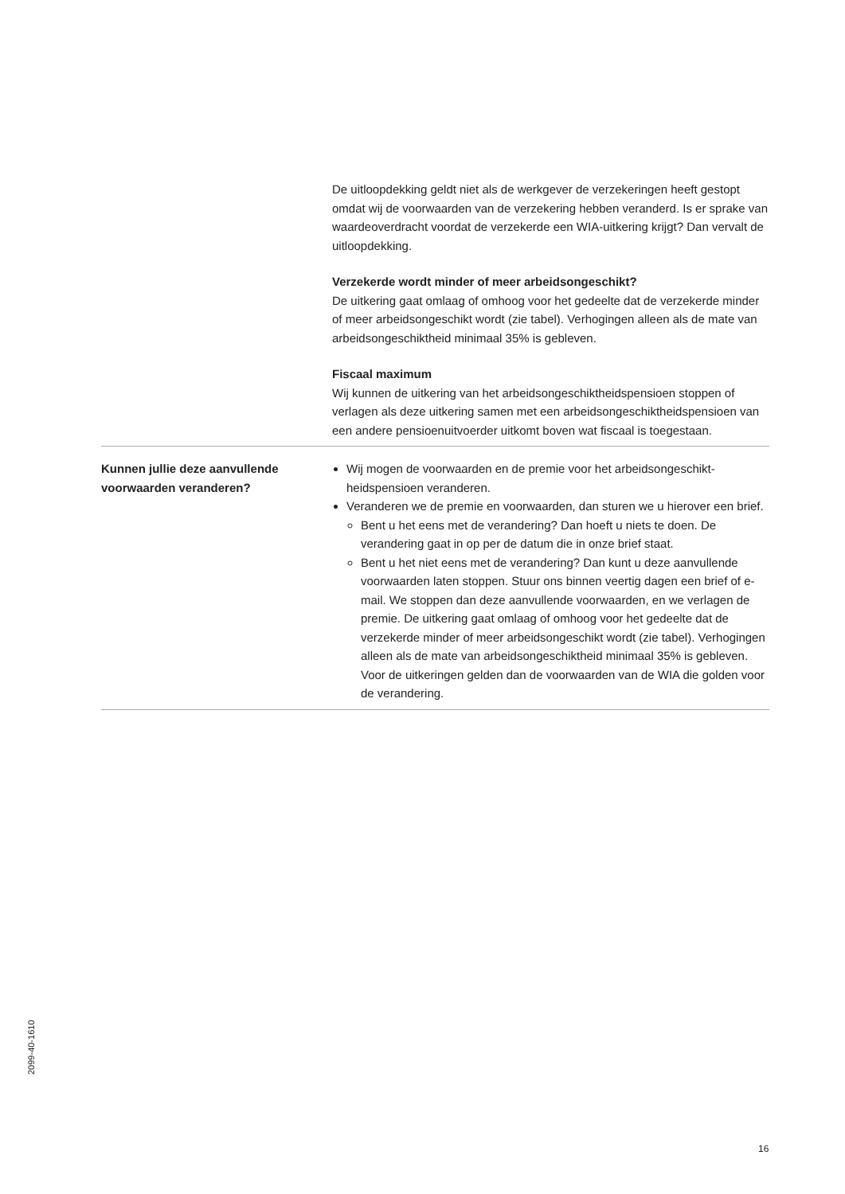De uitloopdekking geldt niet als de werkgever de verzekeringen heeft gestopt omdat wij de voorwaarden van de verzekering hebben veranderd. Is er sprake van waardeoverdracht voordat de verzekerde een WIA-uitkering krijgt? Dan vervalt de uitloopdekking.
Verzekerde wordt minder of meer arbeidsongeschikt?
De uitkering gaat omlaag of omhoog voor het gedeelte dat de verzekerde minder of meer arbeidsongeschikt wordt (zie tabel). Verhogingen alleen als de mate van arbeidsongeschiktheid minimaal 35% is gebleven.
Fiscaal maximum
Wij kunnen de uitkering van het arbeidsongeschiktheidspensioen stoppen of verlagen als deze uitkering samen met een arbeidsongeschiktheidspensioen van een andere pensioenuitvoerder uitkomt boven wat fiscaal is toegestaan.
Kunnen jullie deze aanvullende voorwaarden veranderen?
Wij mogen de voorwaarden en de premie voor het arbeidsongeschikt-heidspensioen veranderen.
Veranderen we de premie en voorwaarden, dan sturen we u hierover een brief.
Bent u het eens met de verandering? Dan hoeft u niets te doen. De verandering gaat in op per de datum die in onze brief staat.
Bent u het niet eens met de verandering? Dan kunt u deze aanvullende voorwaarden laten stoppen. Stuur ons binnen veertig dagen een brief of e-mail. We stoppen dan deze aanvullende voorwaarden, en we verlagen de premie. De uitkering gaat omlaag of omhoog voor het gedeelte dat de verzekerde minder of meer arbeidsongeschikt wordt (zie tabel). Verhogingen alleen als de mate van arbeidsongeschiktheid minimaal 35% is gebleven. Voor de uitkeringen gelden dan de voorwaarden van de WIA die golden voor de verandering.
2099-40-1610
16